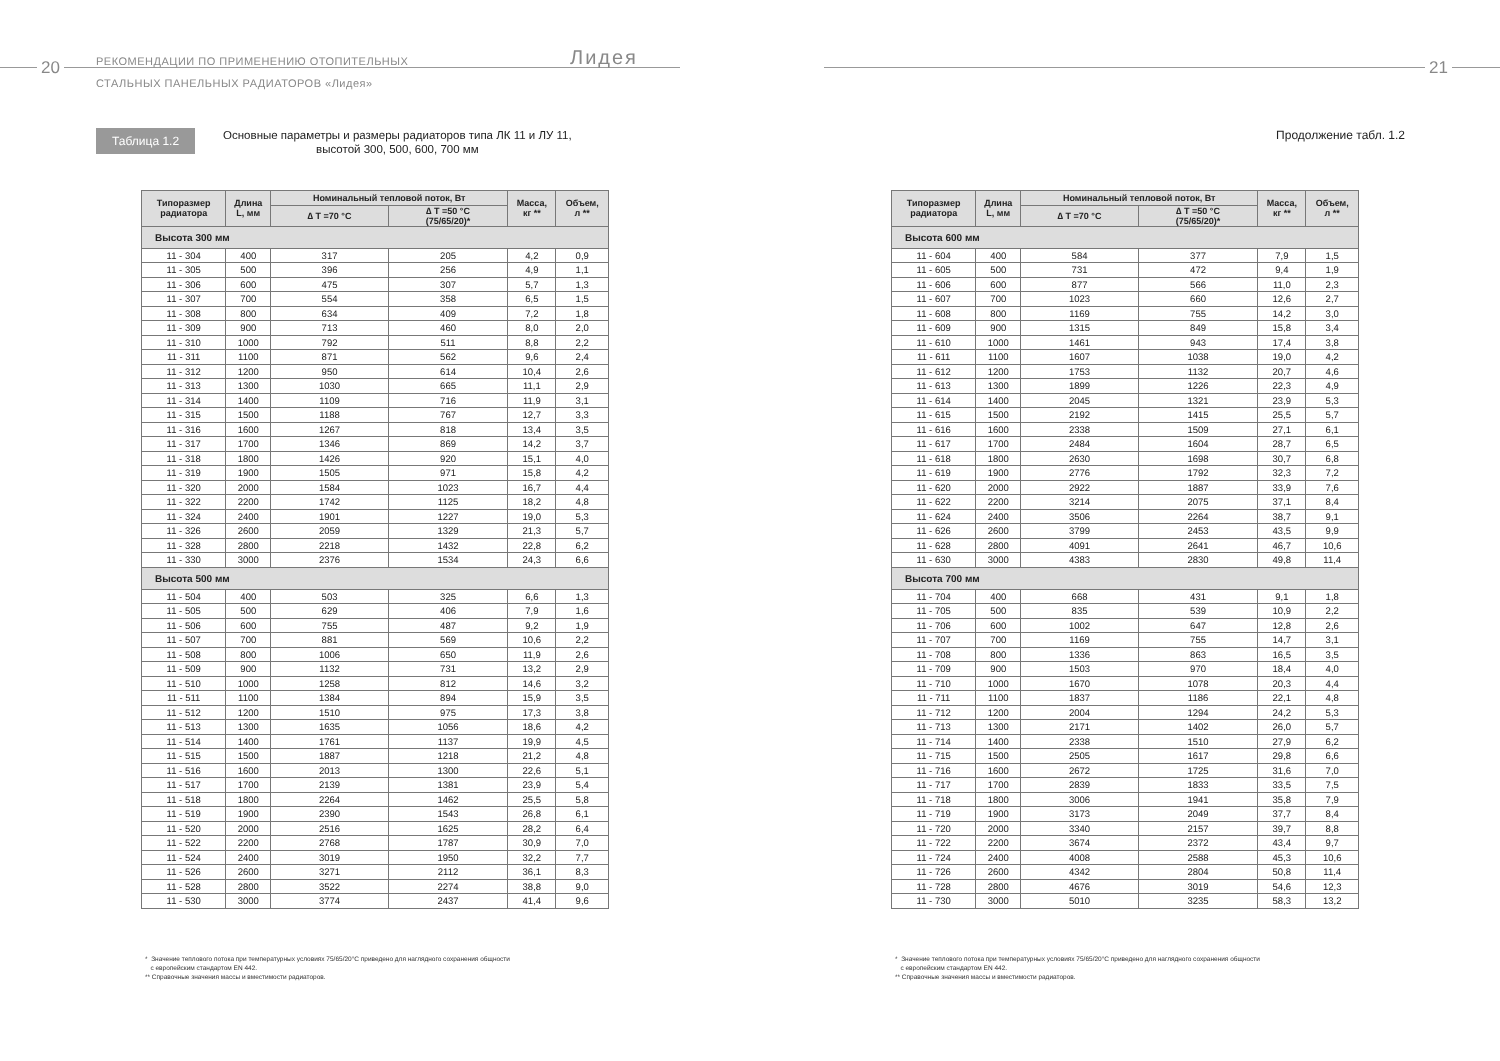20
РЕКОМЕНДАЦИИ ПО ПРИМЕНЕНИЮ ОТОПИТЕЛЬНЫХ
СТАЛЬНЫХ ПАНЕЛЬНЫХ РАДИАТОРОВ «Лидея»
Лидея
Таблица 1.2
Основные параметры и размеры радиаторов типа ЛК 11 и ЛУ 11,
высотой 300, 500, 600, 700 мм
| Типоразмер радиатора | Длина L, мм | Номинальный тепловой поток, Вт | | Масса, кг ** | Объем, л ** |
| --- | --- | --- | --- | --- | --- |
| | | ∆ T =70 °C | ∆ T =50 °C (75/65/20)* | | |
| Высота 300 мм | | | | | |
| 11 - 304 | 400 | 317 | 205 | 4,2 | 0,9 |
| 11 - 305 | 500 | 396 | 256 | 4,9 | 1,1 |
| 11 - 306 | 600 | 475 | 307 | 5,7 | 1,3 |
| 11 - 307 | 700 | 554 | 358 | 6,5 | 1,5 |
| 11 - 308 | 800 | 634 | 409 | 7,2 | 1,8 |
| 11 - 309 | 900 | 713 | 460 | 8,0 | 2,0 |
| 11 - 310 | 1000 | 792 | 511 | 8,8 | 2,2 |
| 11 - 311 | 1100 | 871 | 562 | 9,6 | 2,4 |
| 11 - 312 | 1200 | 950 | 614 | 10,4 | 2,6 |
| 11 - 313 | 1300 | 1030 | 665 | 11,1 | 2,9 |
| 11 - 314 | 1400 | 1109 | 716 | 11,9 | 3,1 |
| 11 - 315 | 1500 | 1188 | 767 | 12,7 | 3,3 |
| 11 - 316 | 1600 | 1267 | 818 | 13,4 | 3,5 |
| 11 - 317 | 1700 | 1346 | 869 | 14,2 | 3,7 |
| 11 - 318 | 1800 | 1426 | 920 | 15,1 | 4,0 |
| 11 - 319 | 1900 | 1505 | 971 | 15,8 | 4,2 |
| 11 - 320 | 2000 | 1584 | 1023 | 16,7 | 4,4 |
| 11 - 322 | 2200 | 1742 | 1125 | 18,2 | 4,8 |
| 11 - 324 | 2400 | 1901 | 1227 | 19,0 | 5,3 |
| 11 - 326 | 2600 | 2059 | 1329 | 21,3 | 5,7 |
| 11 - 328 | 2800 | 2218 | 1432 | 22,8 | 6,2 |
| 11 - 330 | 3000 | 2376 | 1534 | 24,3 | 6,6 |
| Высота 500 мм | | | | | |
| 11 - 504 | 400 | 503 | 325 | 6,6 | 1,3 |
| 11 - 505 | 500 | 629 | 406 | 7,9 | 1,6 |
| 11 - 506 | 600 | 755 | 487 | 9,2 | 1,9 |
| 11 - 507 | 700 | 881 | 569 | 10,6 | 2,2 |
| 11 - 508 | 800 | 1006 | 650 | 11,9 | 2,6 |
| 11 - 509 | 900 | 1132 | 731 | 13,2 | 2,9 |
| 11 - 510 | 1000 | 1258 | 812 | 14,6 | 3,2 |
| 11 - 511 | 1100 | 1384 | 894 | 15,9 | 3,5 |
| 11 - 512 | 1200 | 1510 | 975 | 17,3 | 3,8 |
| 11 - 513 | 1300 | 1635 | 1056 | 18,6 | 4,2 |
| 11 - 514 | 1400 | 1761 | 1137 | 19,9 | 4,5 |
| 11 - 515 | 1500 | 1887 | 1218 | 21,2 | 4,8 |
| 11 - 516 | 1600 | 2013 | 1300 | 22,6 | 5,1 |
| 11 - 517 | 1700 | 2139 | 1381 | 23,9 | 5,4 |
| 11 - 518 | 1800 | 2264 | 1462 | 25,5 | 5,8 |
| 11 - 519 | 1900 | 2390 | 1543 | 26,8 | 6,1 |
| 11 - 520 | 2000 | 2516 | 1625 | 28,2 | 6,4 |
| 11 - 522 | 2200 | 2768 | 1787 | 30,9 | 7,0 |
| 11 - 524 | 2400 | 3019 | 1950 | 32,2 | 7,7 |
| 11 - 526 | 2600 | 3271 | 2112 | 36,1 | 8,3 |
| 11 - 528 | 2800 | 3522 | 2274 | 38,8 | 9,0 |
| 11 - 530 | 3000 | 3774 | 2437 | 41,4 | 9,6 |
* Значение теплового потока при температурных условиях 75/65/20°С приведено для наглядного сохранения общности
с европейским стандартом EN 442.
** Справочные значения массы и вместимости радиаторов.
21
Продолжение табл. 1.2
| Типоразмер радиатора | Длина L, мм | Номинальный тепловой поток, Вт | | Масса, кг ** | Объем, л ** |
| --- | --- | --- | --- | --- | --- |
| | | ∆ T =70 °C | ∆ T =50 °C (75/65/20)* | | |
| Высота 600 мм | | | | | |
| 11 - 604 | 400 | 584 | 377 | 7,9 | 1,5 |
| 11 - 605 | 500 | 731 | 472 | 9,4 | 1,9 |
| 11 - 606 | 600 | 877 | 566 | 11,0 | 2,3 |
| 11 - 607 | 700 | 1023 | 660 | 12,6 | 2,7 |
| 11 - 608 | 800 | 1169 | 755 | 14,2 | 3,0 |
| 11 - 609 | 900 | 1315 | 849 | 15,8 | 3,4 |
| 11 - 610 | 1000 | 1461 | 943 | 17,4 | 3,8 |
| 11 - 611 | 1100 | 1607 | 1038 | 19,0 | 4,2 |
| 11 - 612 | 1200 | 1753 | 1132 | 20,7 | 4,6 |
| 11 - 613 | 1300 | 1899 | 1226 | 22,3 | 4,9 |
| 11 - 614 | 1400 | 2045 | 1321 | 23,9 | 5,3 |
| 11 - 615 | 1500 | 2192 | 1415 | 25,5 | 5,7 |
| 11 - 616 | 1600 | 2338 | 1509 | 27,1 | 6,1 |
| 11 - 617 | 1700 | 2484 | 1604 | 28,7 | 6,5 |
| 11 - 618 | 1800 | 2630 | 1698 | 30,7 | 6,8 |
| 11 - 619 | 1900 | 2776 | 1792 | 32,3 | 7,2 |
| 11 - 620 | 2000 | 2922 | 1887 | 33,9 | 7,6 |
| 11 - 622 | 2200 | 3214 | 2075 | 37,1 | 8,4 |
| 11 - 624 | 2400 | 3506 | 2264 | 38,7 | 9,1 |
| 11 - 626 | 2600 | 3799 | 2453 | 43,5 | 9,9 |
| 11 - 628 | 2800 | 4091 | 2641 | 46,7 | 10,6 |
| 11 - 630 | 3000 | 4383 | 2830 | 49,8 | 11,4 |
| Высота 700 мм | | | | | |
| 11 - 704 | 400 | 668 | 431 | 9,1 | 1,8 |
| 11 - 705 | 500 | 835 | 539 | 10,9 | 2,2 |
| 11 - 706 | 600 | 1002 | 647 | 12,8 | 2,6 |
| 11 - 707 | 700 | 1169 | 755 | 14,7 | 3,1 |
| 11 - 708 | 800 | 1336 | 863 | 16,5 | 3,5 |
| 11 - 709 | 900 | 1503 | 970 | 18,4 | 4,0 |
| 11 - 710 | 1000 | 1670 | 1078 | 20,3 | 4,4 |
| 11 - 711 | 1100 | 1837 | 1186 | 22,1 | 4,8 |
| 11 - 712 | 1200 | 2004 | 1294 | 24,2 | 5,3 |
| 11 - 713 | 1300 | 2171 | 1402 | 26,0 | 5,7 |
| 11 - 714 | 1400 | 2338 | 1510 | 27,9 | 6,2 |
| 11 - 715 | 1500 | 2505 | 1617 | 29,8 | 6,6 |
| 11 - 716 | 1600 | 2672 | 1725 | 31,6 | 7,0 |
| 11 - 717 | 1700 | 2839 | 1833 | 33,5 | 7,5 |
| 11 - 718 | 1800 | 3006 | 1941 | 35,8 | 7,9 |
| 11 - 719 | 1900 | 3173 | 2049 | 37,7 | 8,4 |
| 11 - 720 | 2000 | 3340 | 2157 | 39,7 | 8,8 |
| 11 - 722 | 2200 | 3674 | 2372 | 43,4 | 9,7 |
| 11 - 724 | 2400 | 4008 | 2588 | 45,3 | 10,6 |
| 11 - 726 | 2600 | 4342 | 2804 | 50,8 | 11,4 |
| 11 - 728 | 2800 | 4676 | 3019 | 54,6 | 12,3 |
| 11 - 730 | 3000 | 5010 | 3235 | 58,3 | 13,2 |
* Значение теплового потока при температурных условиях 75/65/20°С приведено для наглядного сохранения общности
с европейским стандартом EN 442.
** Справочные значения массы и вместимости радиаторов.